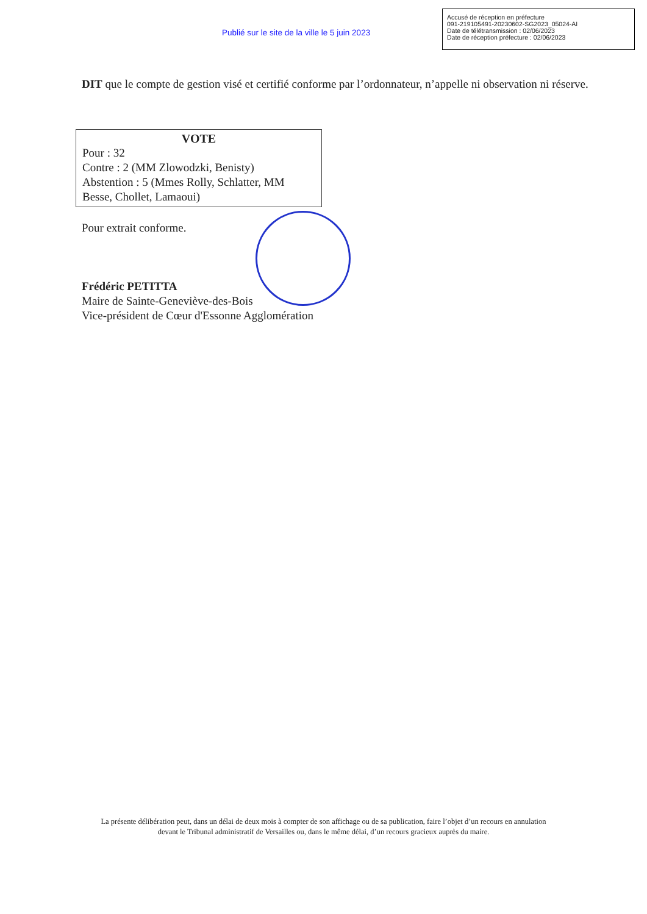Publié sur le site de la ville le 5 juin 2023
Accusé de réception en préfecture
091-219105491-20230602-SG2023_05024-AI
Date de télétransmission : 02/06/2023
Date de réception préfecture : 02/06/2023
DIT que le compte de gestion visé et certifié conforme par l’ordonnateur, n’appelle ni observation ni réserve.
VOTE
Pour : 32
Contre : 2 (MM Zlowodzki, Benisty)
Abstention : 5 (Mmes Rolly, Schlatter, MM Besse, Chollet, Lamaoui)
Pour extrait conforme.
Frédéric PETITTA
Maire de Sainte-Geneviève-des-Bois
Vice-président de Cœur d'Essonne Agglomération
La présente délibération peut, dans un délai de deux mois à compter de son affichage ou de sa publication, faire l’objet d’un recours en annulation
devant le Tribunal administratif de Versailles ou, dans le même délai, d’un recours gracieux auprès du maire.